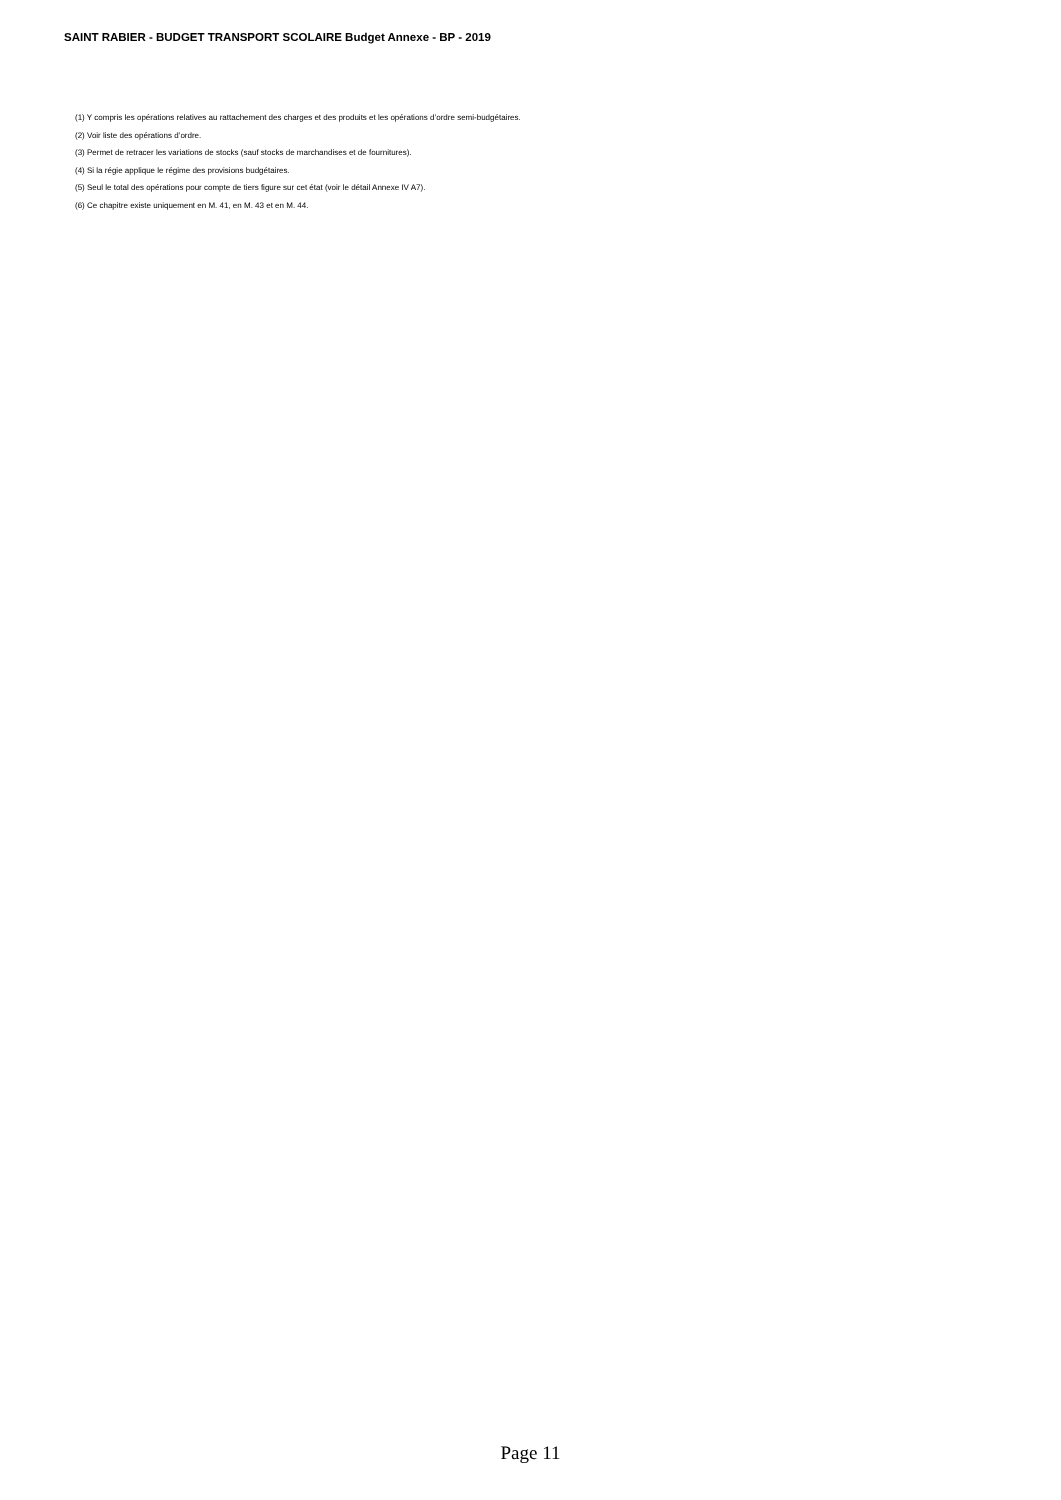SAINT RABIER - BUDGET TRANSPORT SCOLAIRE Budget Annexe - BP - 2019
(1) Y compris les opérations relatives au rattachement des charges et des produits et les opérations d’ordre semi-budgétaires.
(2) Voir liste des opérations d’ordre.
(3) Permet de retracer les variations de stocks (sauf stocks de marchandises et de fournitures).
(4) Si la régie applique le régime des provisions budgétaires.
(5) Seul le total des opérations pour compte de tiers figure sur cet état (voir le détail Annexe IV A7).
(6) Ce chapitre existe uniquement en M. 41, en M. 43 et en M. 44.
Page 11